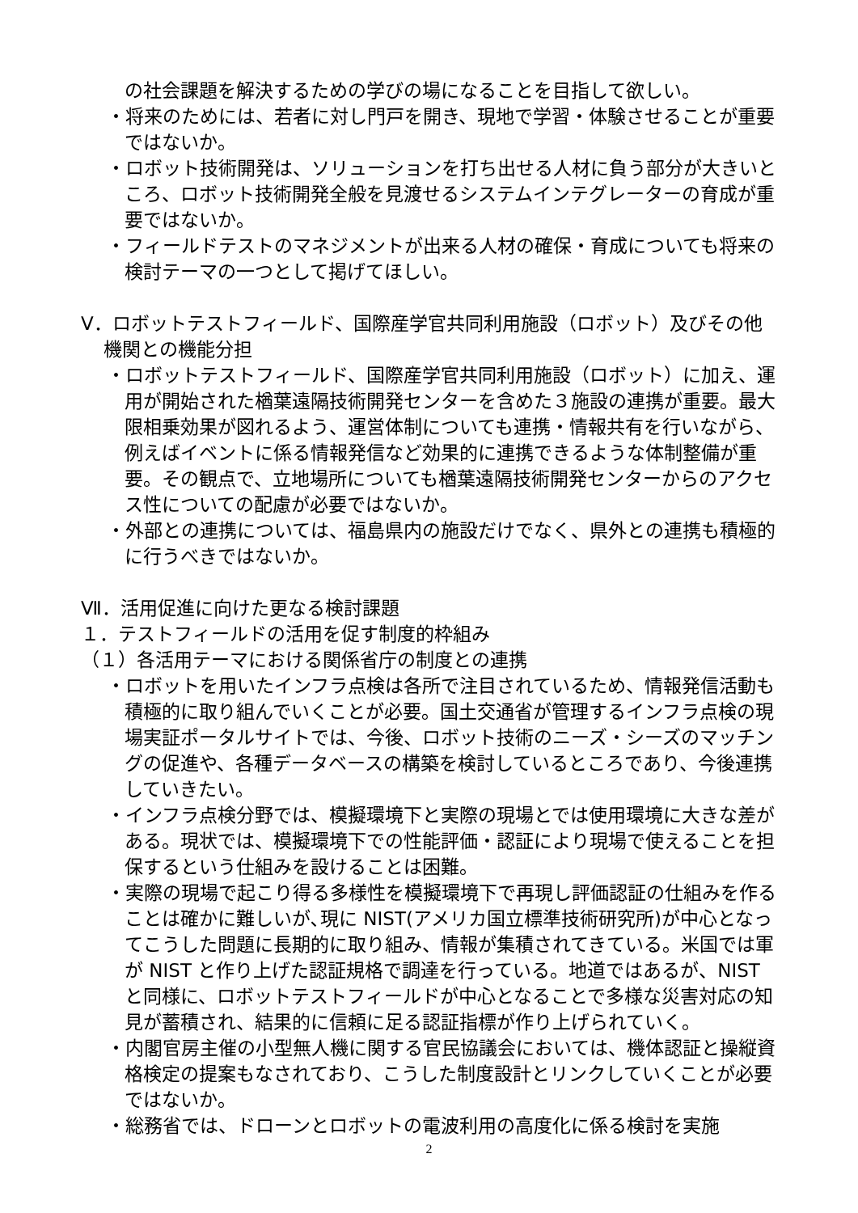の社会課題を解決するための学びの場になることを目指して欲しい。
・将来のためには、若者に対し門戸を開き、現地で学習・体験させることが重要ではないか。
・ロボット技術開発は、ソリューションを打ち出せる人材に負う部分が大きいところ、ロボット技術開発全般を見渡せるシステムインテグレーターの育成が重要ではないか。
・フィールドテストのマネジメントが出来る人材の確保・育成についても将来の検討テーマの一つとして掲げてほしい。
Ⅴ．ロボットテストフィールド、国際産学官共同利用施設（ロボット）及びその他機関との機能分担
・ロボットテストフィールド、国際産学官共同利用施設（ロボット）に加え、運用が開始された楢葉遠隔技術開発センターを含めた３施設の連携が重要。最大限相乗効果が図れるよう、運営体制についても連携・情報共有を行いながら、例えばイベントに係る情報発信など効果的に連携できるような体制整備が重要。その観点で、立地場所についても楢葉遠隔技術開発センターからのアクセス性についての配慮が必要ではないか。
・外部との連携については、福島県内の施設だけでなく、県外との連携も積極的に行うべきではないか。
Ⅶ．活用促進に向けた更なる検討課題
１．テストフィールドの活用を促す制度的枠組み
（１）各活用テーマにおける関係省庁の制度との連携
・ロボットを用いたインフラ点検は各所で注目されているため、情報発信活動も積極的に取り組んでいくことが必要。国土交通省が管理するインフラ点検の現場実証ポータルサイトでは、今後、ロボット技術のニーズ・シーズのマッチングの促進や、各種データベースの構築を検討しているところであり、今後連携していきたい。
・インフラ点検分野では、模擬環境下と実際の現場とでは使用環境に大きな差がある。現状では、模擬環境下での性能評価・認証により現場で使えることを担保するという仕組みを設けることは困難。
・実際の現場で起こり得る多様性を模擬環境下で再現し評価認証の仕組みを作ることは確かに難しいが､現に NIST(アメリカ国立標準技術研究所)が中心となってこうした問題に長期的に取り組み、情報が集積されてきている。米国では軍が NIST と作り上げた認証規格で調達を行っている。地道ではあるが、NIST と同様に、ロボットテストフィールドが中心となることで多様な災害対応の知見が蓄積され、結果的に信頼に足る認証指標が作り上げられていく。
・内閣官房主催の小型無人機に関する官民協議会においては、機体認証と操縦資格検定の提案もなされており、こうした制度設計とリンクしていくことが必要ではないか。
・総務省では、ドローンとロボットの電波利用の高度化に係る検討を実施
2